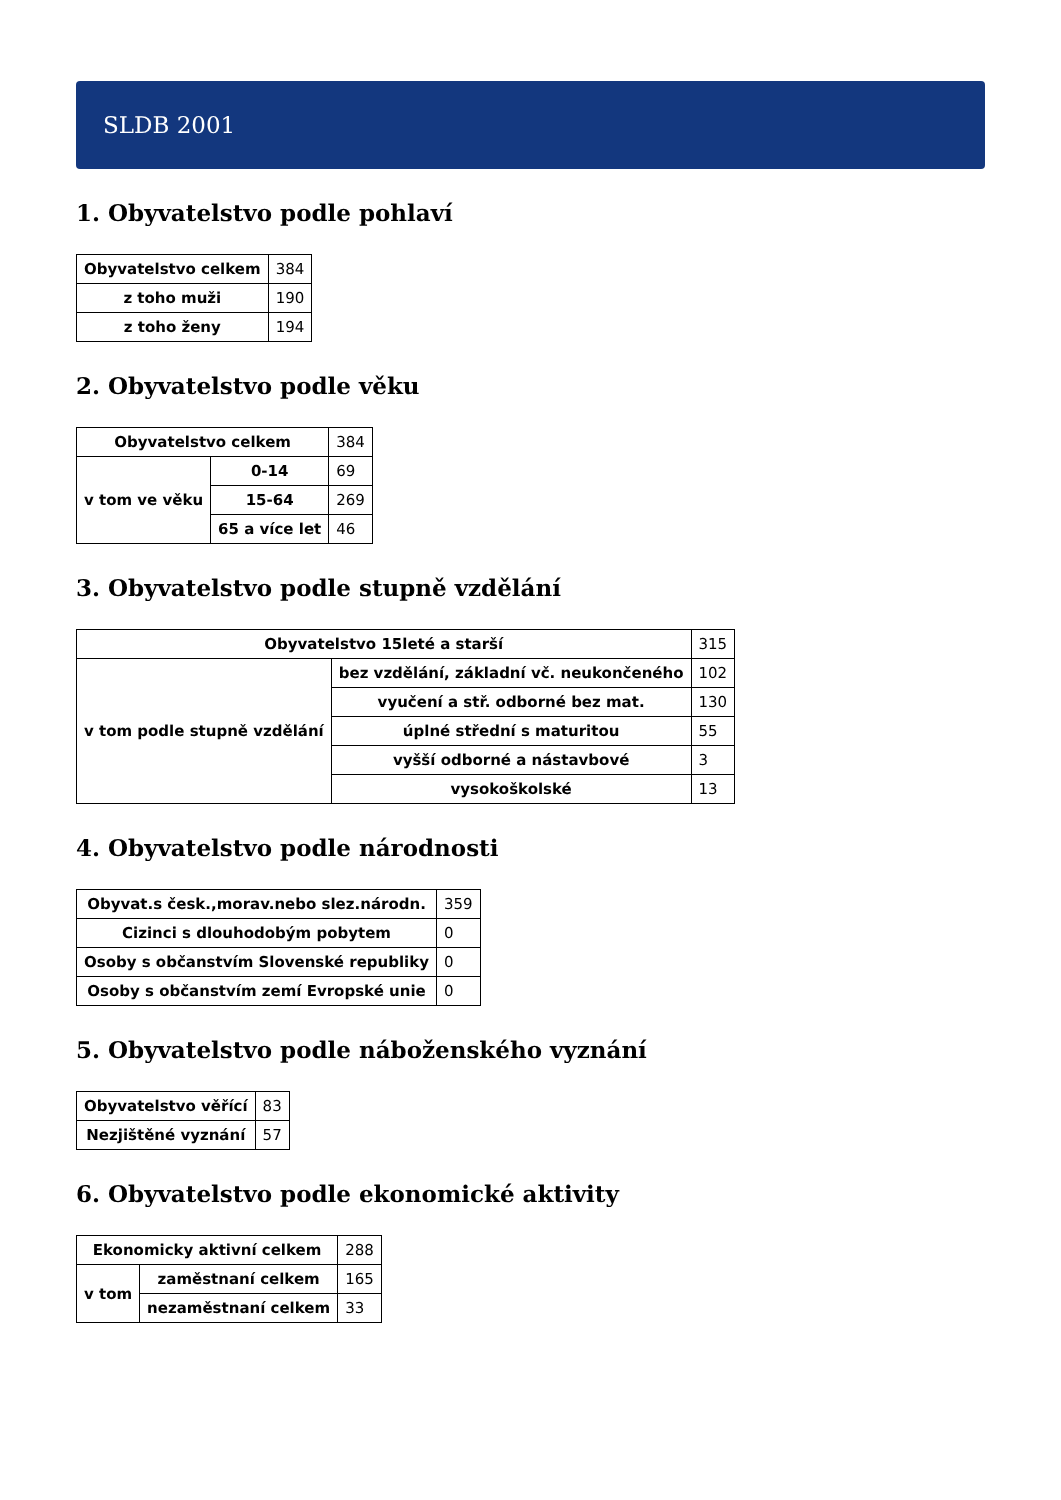SLDB 2001
1. Obyvatelstvo podle pohlaví
| Obyvatelstvo celkem | 384 |
| z toho muži | 190 |
| z toho ženy | 194 |
2. Obyvatelstvo podle věku
| Obyvatelstvo celkem | | 384 |
| v tom ve věku | 0-14 | 69 |
| | 15-64 | 269 |
| | 65 a více let | 46 |
3. Obyvatelstvo podle stupně vzdělání
| Obyvatelstvo 15leté a starší | | 315 |
| v tom podle stupně vzdělání | bez vzdělání, základní vč. neukončeného | 102 |
| | vyučení a stř. odborné bez mat. | 130 |
| | úplné střední s maturitou | 55 |
| | vyšší odborné a nástavbové | 3 |
| | vysokoškolské | 13 |
4. Obyvatelstvo podle národnosti
| Obyvat.s česk.,morav.nebo slez.národn. | 359 |
| Cizinci s dlouhodobým pobytem | 0 |
| Osoby s občanstvím Slovenské republiky | 0 |
| Osoby s občanstvím zemí Evropské unie | 0 |
5. Obyvatelstvo podle náboženského vyznání
| Obyvatelstvo věřící | 83 |
| Nezjištěné vyznání | 57 |
6. Obyvatelstvo podle ekonomické aktivity
| Ekonomicky aktivní celkem | | 288 |
| v tom | zaměstnaní celkem | 165 |
| | nezaměstnaní celkem | 33 |